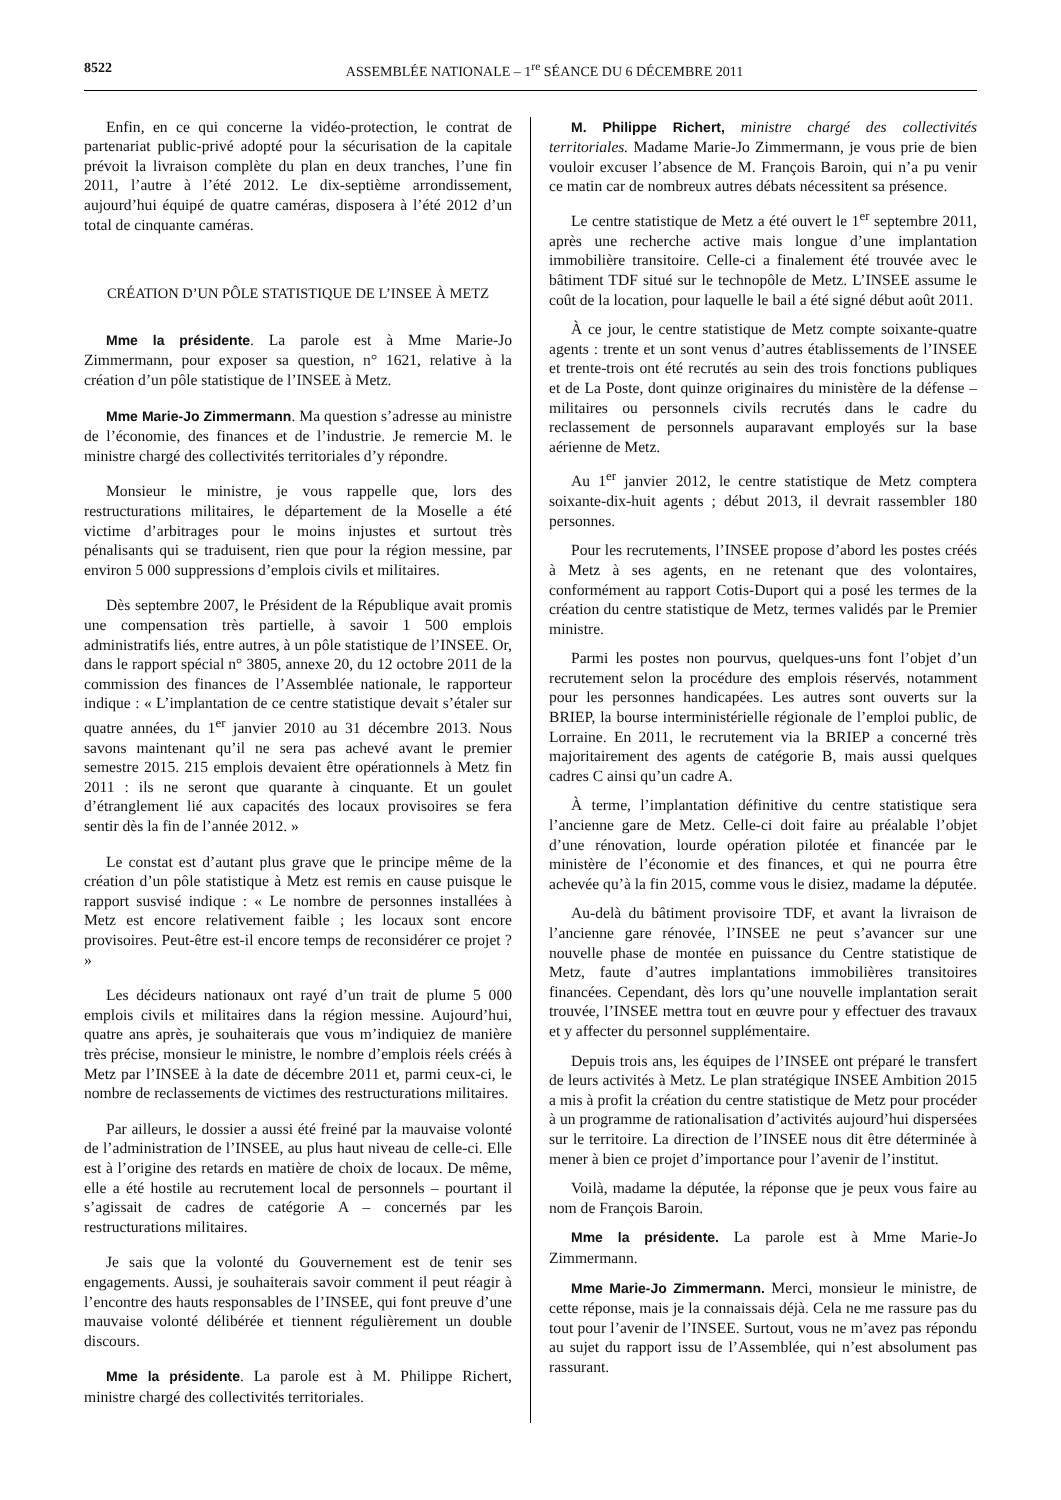8522 ASSEMBLÉE NATIONALE – 1<sup>re</sup> SÉANCE DU 6 DÉCEMBRE 2011
Enfin, en ce qui concerne la vidéo-protection, le contrat de partenariat public-privé adopté pour la sécurisation de la capitale prévoit la livraison complète du plan en deux tranches, l’une fin 2011, l’autre à l’été 2012. Le dix-septième arrondissement, aujourd’hui équipé de quatre caméras, disposera à l’été 2012 d’un total de cinquante caméras.
CRÉATION D’UN PÔLE STATISTIQUE DE L’INSEE À METZ
Mme la présidente. La parole est à Mme Marie-Jo Zimmermann, pour exposer sa question, n° 1621, relative à la création d’un pôle statistique de l’INSEE à Metz.
Mme Marie-Jo Zimmermann. Ma question s’adresse au ministre de l’économie, des finances et de l’industrie. Je remercie M. le ministre chargé des collectivités territoriales d’y répondre.
Monsieur le ministre, je vous rappelle que, lors des restructurations militaires, le département de la Moselle a été victime d’arbitrages pour le moins injustes et surtout très pénalisants qui se traduisent, rien que pour la région messine, par environ 5 000 suppressions d’emplois civils et militaires.
Dès septembre 2007, le Président de la République avait promis une compensation très partielle, à savoir 1 500 emplois administratifs liés, entre autres, à un pôle statistique de l’INSEE. Or, dans le rapport spécial n° 3805, annexe 20, du 12 octobre 2011 de la commission des finances de l’Assemblée nationale, le rapporteur indique : « L’implantation de ce centre statistique devait s’étaler sur quatre années, du 1<sup>er</sup> janvier 2010 au 31 décembre 2013. Nous savons maintenant qu’il ne sera pas achevé avant le premier semestre 2015. 215 emplois devaient être opérationnels à Metz fin 2011 : ils ne seront que quarante à cinquante. Et un goulet d’étranglement lié aux capacités des locaux provisoires se fera sentir dès la fin de l’année 2012. »
Le constat est d’autant plus grave que le principe même de la création d’un pôle statistique à Metz est remis en cause puisque le rapport susvisé indique : « Le nombre de personnes installées à Metz est encore relativement faible ; les locaux sont encore provisoires. Peut-être est-il encore temps de reconsidérer ce projet ? »
Les décideurs nationaux ont rayé d’un trait de plume 5 000 emplois civils et militaires dans la région messine. Aujourd’hui, quatre ans après, je souhaiterais que vous m’indiquiez de manière très précise, monsieur le ministre, le nombre d’emplois réels créés à Metz par l’INSEE à la date de décembre 2011 et, parmi ceux-ci, le nombre de reclassements de victimes des restructurations militaires.
Par ailleurs, le dossier a aussi été freiné par la mauvaise volonté de l’administration de l’INSEE, au plus haut niveau de celle-ci. Elle est à l’origine des retards en matière de choix de locaux. De même, elle a été hostile au recrutement local de personnels – pourtant il s’agissait de cadres de catégorie A – concernés par les restructurations militaires.
Je sais que la volonté du Gouvernement est de tenir ses engagements. Aussi, je souhaiterais savoir comment il peut réagir à l’encontre des hauts responsables de l’INSEE, qui font preuve d’une mauvaise volonté délibérée et tiennent régulièrement un double discours.
Mme la présidente. La parole est à M. Philippe Richert, ministre chargé des collectivités territoriales.
M. Philippe Richert, ministre chargé des collectivités territoriales. Madame Marie-Jo Zimmermann, je vous prie de bien vouloir excuser l’absence de M. François Baroin, qui n’a pu venir ce matin car de nombreux autres débats nécessitent sa présence.
Le centre statistique de Metz a été ouvert le 1<sup>er</sup> septembre 2011, après une recherche active mais longue d’une implantation immobilière transitoire. Celle-ci a finalement été trouvée avec le bâtiment TDF situé sur le technopôle de Metz. L’INSEE assume le coût de la location, pour laquelle le bail a été signé début août 2011.
À ce jour, le centre statistique de Metz compte soixante-quatre agents : trente et un sont venus d’autres établissements de l’INSEE et trente-trois ont été recrutés au sein des trois fonctions publiques et de La Poste, dont quinze originaires du ministère de la défense – militaires ou personnels civils recrutés dans le cadre du reclassement de personnels auparavant employés sur la base aérienne de Metz.
Au 1<sup>er</sup> janvier 2012, le centre statistique de Metz comptera soixante-dix-huit agents ; début 2013, il devrait rassembler 180 personnes.
Pour les recrutements, l’INSEE propose d’abord les postes créés à Metz à ses agents, en ne retenant que des volontaires, conformément au rapport Cotis-Duport qui a posé les termes de la création du centre statistique de Metz, termes validés par le Premier ministre.
Parmi les postes non pourvus, quelques-uns font l’objet d’un recrutement selon la procédure des emplois réservés, notamment pour les personnes handicapées. Les autres sont ouverts sur la BRIEP, la bourse interministérielle régionale de l’emploi public, de Lorraine. En 2011, le recrutement via la BRIEP a concerné très majoritairement des agents de catégorie B, mais aussi quelques cadres C ainsi qu’un cadre A.
À terme, l’implantation définitive du centre statistique sera l’ancienne gare de Metz. Celle-ci doit faire au préalable l’objet d’une rénovation, lourde opération pilotée et financée par le ministère de l’économie et des finances, et qui ne pourra être achevée qu’à la fin 2015, comme vous le disiez, madame la députée.
Au-delà du bâtiment provisoire TDF, et avant la livraison de l’ancienne gare rénovée, l’INSEE ne peut s’avancer sur une nouvelle phase de montée en puissance du Centre statistique de Metz, faute d’autres implantations immobilières transitoires financées. Cependant, dès lors qu’une nouvelle implantation serait trouvée, l’INSEE mettra tout en œuvre pour y effectuer des travaux et y affecter du personnel supplémentaire.
Depuis trois ans, les équipes de l’INSEE ont préparé le transfert de leurs activités à Metz. Le plan stratégique INSEE Ambition 2015 a mis à profit la création du centre statistique de Metz pour procéder à un programme de rationalisation d’activités aujourd’hui dispersées sur le territoire. La direction de l’INSEE nous dit être déterminée à mener à bien ce projet d’importance pour l’avenir de l’institut.
Voilà, madame la députée, la réponse que je peux vous faire au nom de François Baroin.
Mme la présidente. La parole est à Mme Marie-Jo Zimmermann.
Mme Marie-Jo Zimmermann. Merci, monsieur le ministre, de cette réponse, mais je la connaissais déjà. Cela ne me rassure pas du tout pour l’avenir de l’INSEE. Surtout, vous ne m’avez pas répondu au sujet du rapport issu de l’Assemblée, qui n’est absolument pas rassurant.